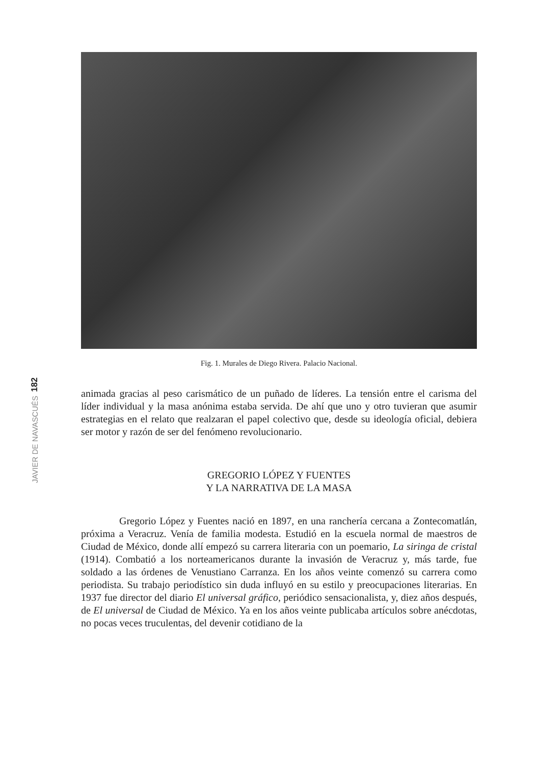182
JAVIER DE NAVASCUÉS
Fig. 1. Murales de Diego Rivera. Palacio Nacional.
animada gracias al peso carismático de un puñado de líderes. La tensión entre el carisma del líder individual y la masa anónima estaba servida. De ahí que uno y otro tuvieran que asumir estrategias en el relato que realzaran el papel colectivo que, desde su ideología oficial, debiera ser motor y razón de ser del fenómeno revolucionario.
GREGORIO LÓPEZ Y FUENTES
Y LA NARRATIVA DE LA MASA
Gregorio López y Fuentes nació en 1897, en una ranchería cercana a Zontecomatlán, próxima a Veracruz. Venía de familia modesta. Estudió en la escuela normal de maestros de Ciudad de México, donde allí empezó su carrera literaria con un poemario, La siringa de cristal (1914). Combatió a los norteamericanos durante la invasión de Veracruz y, más tarde, fue soldado a las órdenes de Venustiano Carranza. En los años veinte comenzó su carrera como periodista. Su trabajo periodístico sin duda influyó en su estilo y preocupaciones literarias. En 1937 fue director del diario El universal gráfico, periódico sensacionalista, y, diez años después, de El universal de Ciudad de México. Ya en los años veinte publicaba artículos sobre anécdotas, no pocas veces truculentas, del devenir cotidiano de la